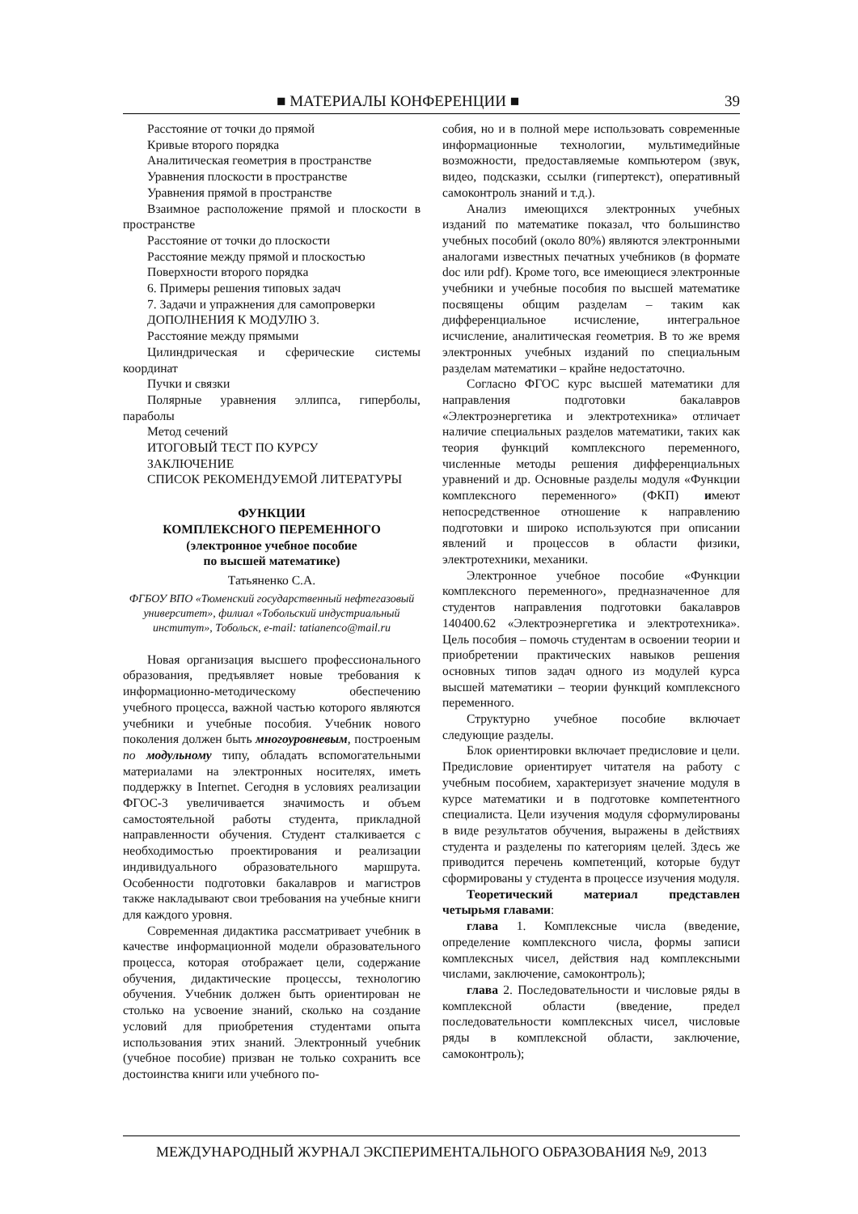■ МАТЕРИАЛЫ КОНФЕРЕНЦИИ ■ 39
Расстояние от точки до прямой
Кривые второго порядка
Аналитическая геометрия в пространстве
Уравнения плоскости в пространстве
Уравнения прямой в пространстве
Взаимное расположение прямой и плоскости в пространстве
Расстояние от точки до плоскости
Расстояние между прямой и плоскостью
Поверхности второго порядка
6. Примеры решения типовых задач
7. Задачи и упражнения для самопроверки
ДОПОЛНЕНИЯ К МОДУЛЮ 3.
Расстояние между прямыми
Цилиндрическая и сферические системы координат
Пучки и связки
Полярные уравнения эллипса, гиперболы, параболы
Метод сечений
ИТОГОВЫЙ ТЕСТ ПО КУРСУ
ЗАКЛЮЧЕНИЕ
СПИСОК РЕКОМЕНДУЕМОЙ ЛИТЕРАТУРЫ
ФУНКЦИИ
КОМПЛЕКСНОГО ПЕРЕМЕННОГО
(электронное учебное пособие
по высшей математике)
Татьяненко С.А.
ФГБОУ ВПО «Тюменский государственный нефтегазовый университет», филиал «Тобольский индустриальный институт», Тобольск, e-mail: tatianenco@mail.ru
Новая организация высшего профессионального образования, предъявляет новые требования к информационно-методическому обеспечению учебного процесса, важной частью которого являются учебники и учебные пособия. Учебник нового поколения должен быть многоуровневым, построеным по модульному типу, обладать вспомогательными материалами на электронных носителях, иметь поддержку в Internet. Сегодня в условиях реализации ФГОС-3 увеличивается значимость и объем самостоятельной работы студента, прикладной направленности обучения. Студент сталкивается с необходимостью проектирования и реализации индивидуального образовательного маршрута. Особенности подготовки бакалавров и магистров также накладывают свои требования на учебные книги для каждого уровня.
Современная дидактика рассматривает учебник в качестве информационной модели образовательного процесса, которая отображает цели, содержание обучения, дидактические процессы, технологию обучения. Учебник должен быть ориентирован не столько на усвоение знаний, сколько на создание условий для приобретения студентами опыта использования этих знаний. Электронный учебник (учебное пособие) призван не только сохранить все достоинства книги или учебного по-
собия, но и в полной мере использовать современные информационные технологии, мультимедийные возможности, предоставляемые компьютером (звук, видео, подсказки, ссылки (гипертекст), оперативный самоконтроль знаний и т.д.).
Анализ имеющихся электронных учебных изданий по математике показал, что большинство учебных пособий (около 80%) являются электронными аналогами известных печатных учебников (в формате doc или pdf). Кроме того, все имеющиеся электронные учебники и учебные пособия по высшей математике посвящены общим разделам – таким как дифференциальное исчисление, интегральное исчисление, аналитическая геометрия. В то же время электронных учебных изданий по специальным разделам математики – крайне недостаточно.
Согласно ФГОС курс высшей математики для направления подготовки бакалавров «Электроэнергетика и электротехника» отличает наличие специальных разделов математики, таких как теория функций комплексного переменного, численные методы решения дифференциальных уравнений и др. Основные разделы модуля «Функции комплексного переменного» (ФКП) имеют непосредственное отношение к направлению подготовки и широко используются при описании явлений и процессов в области физики, электротехники, механики.
Электронное учебное пособие «Функции комплексного переменного», предназначенное для студентов направления подготовки бакалавров 140400.62 «Электроэнергетика и электротехника». Цель пособия – помочь студентам в освоении теории и приобретении практических навыков решения основных типов задач одного из модулей курса высшей математики – теории функций комплексного переменного.
Структурно учебное пособие включает следующие разделы.
Блок ориентировки включает предисловие и цели. Предисловие ориентирует читателя на работу с учебным пособием, характеризует значение модуля в курсе математики и в подготовке компетентного специалиста. Цели изучения модуля сформулированы в виде результатов обучения, выражены в действиях студента и разделены по категориям целей. Здесь же приводится перечень компетенций, которые будут сформированы у студента в процессе изучения модуля.
Теоретический материал представлен четырьмя главами:
глава 1. Комплексные числа (введение, определение комплексного числа, формы записи комплексных чисел, действия над комплексными числами, заключение, самоконтроль);
глава 2. Последовательности и числовые ряды в комплексной области (введение, предел последовательности комплексных чисел, числовые ряды в комплексной области, заключение, самоконтроль);
МЕЖДУНАРОДНЫЙ ЖУРНАЛ ЭКСПЕРИМЕНТАЛЬНОГО ОБРАЗОВАНИЯ №9, 2013